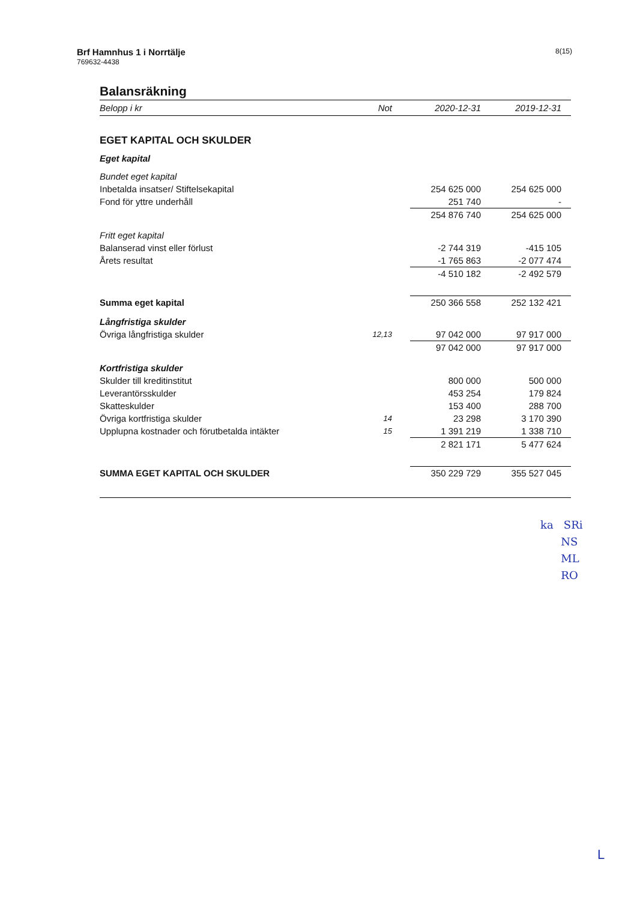Brf Hamnhus 1 i Norrtälje
769632-4438
8(15)
Balansräkning
| Belopp i kr | Not | 2020-12-31 | 2019-12-31 |
| --- | --- | --- | --- |
| EGET KAPITAL OCH SKULDER | | | |
| Eget kapital | | | |
| Bundet eget kapital | | | |
| Inbetalda insatser/ Stiftelsekapital | | 254 625 000 | 254 625 000 |
| Fond för yttre underhåll | | 251 740 | - |
| | | 254 876 740 | 254 625 000 |
| Fritt eget kapital | | | |
| Balanserad vinst eller förlust | | -2 744 319 | -415 105 |
| Årets resultat | | -1 765 863 | -2 077 474 |
| | | -4 510 182 | -2 492 579 |
| Summa eget kapital | | 250 366 558 | 252 132 421 |
| Långfristiga skulder | | | |
| Övriga långfristiga skulder | 12,13 | 97 042 000 | 97 917 000 |
| | | 97 042 000 | 97 917 000 |
| Kortfristiga skulder | | | |
| Skulder till kreditinstitut | | 800 000 | 500 000 |
| Leverantörsskulder | | 453 254 | 179 824 |
| Skatteskulder | | 153 400 | 288 700 |
| Övriga kortfristiga skulder | 14 | 23 298 | 3 170 390 |
| Upplupna kostnader och förutbetalda intäkter | 15 | 1 391 219 | 1 338 710 |
| | | 2 821 171 | 5 477 624 |
| SUMMA EGET KAPITAL OCH SKULDER | | 350 229 729 | 355 527 045 |
ka SRi
NS
ML
RO
L